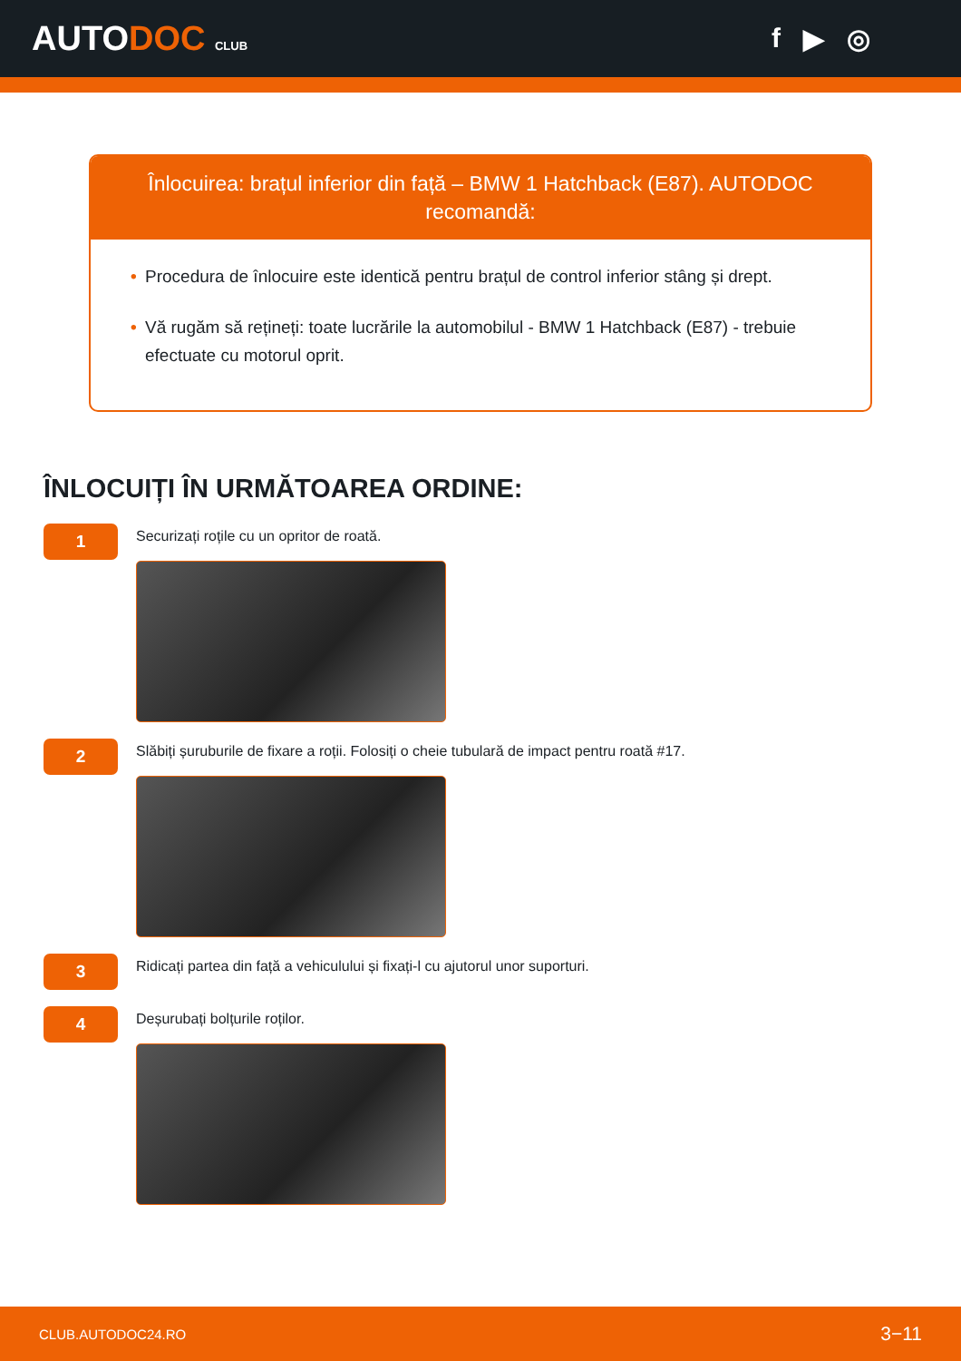AUTODOC CLUB
f ▶ ◎
Înlocuirea: brațul inferior din față – BMW 1 Hatchback (E87). AUTODOC recomandă:
• Procedura de înlocuire este identică pentru brațul de control inferior stâng și drept.
• Vă rugăm să rețineți: toate lucrările la automobilul - BMW 1 Hatchback (E87) - trebuie efectuate cu motorul oprit.
ÎNLOCUIȚI ÎN URMĂTOAREA ORDINE:
1
Securizați roțile cu un opritor de roată.
2
Slăbiți șuruburile de fixare a roții. Folosiți o cheie tubulară de impact pentru roată #17.
3
Ridicați partea din față a vehiculului și fixați-l cu ajutorul unor suporturi.
4
Deșurubați bolțurile roților.
CLUB.AUTODOC24.RO 3−11